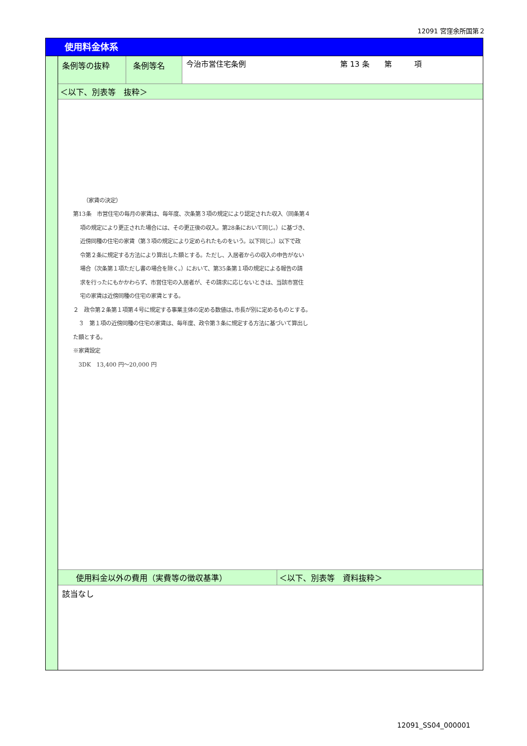12091 宮窪余所国第２
使用料金体系
| 条例等の抜粋 | 条例等名 | 今治市営住宅条例 第 13 条 第 項 |
| ＜以下、別表等 抜粋＞ | | |
（家賃の決定）
第13条　市営住宅の毎月の家賃は、毎年度、次条第３項の規定により認定された収入（同条第４
項の規定により更正された場合には、その更正後の収入。第28条において同じ。）に基づき、
近傍同種の住宅の家賃（第３項の規定により定められたものをいう。以下同じ。）以下で政
令第２条に規定する方法により算出した額とする。ただし、入居者からの収入の申告がない
場合（次条第１項ただし書の場合を除く。）において、第35条第１項の規定による報告の請
求を行ったにもかかわらず、市営住宅の入居者が、その請求に応じないときは、当該市営住
宅の家賃は近傍同種の住宅の家賃とする。
２　政令第２条第１項第４号に規定する事業主体の定める数値は､市長が別に定めるものとする。
　３　第１項の近傍同種の住宅の家賃は、毎年度、政令第３条に規定する方法に基づいて算出し
た額とする。
※家賃設定
　3DK　13,400 円～20,000 円
| 使用料金以外の費用（実費等の徴収基準） | ＜以下、別表等 資料抜粋＞ |
| 該当なし | |
12091_SS04_000001